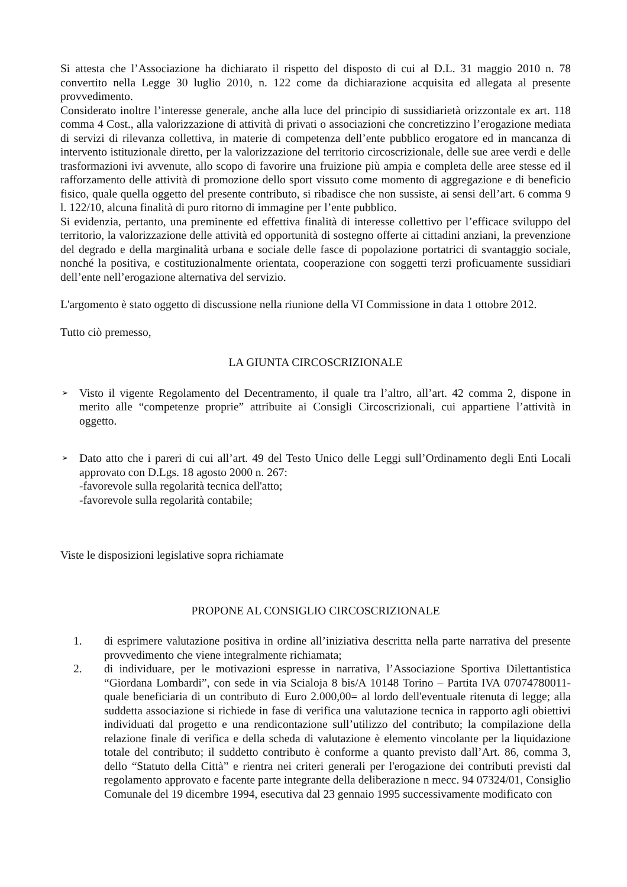Si attesta che l’Associazione ha dichiarato il rispetto del disposto di cui al D.L. 31 maggio 2010 n. 78 convertito nella Legge 30 luglio 2010, n. 122 come da dichiarazione acquisita ed allegata al presente provvedimento.
Considerato inoltre l’interesse generale, anche alla luce del principio di sussidiarietà orizzontale ex art. 118 comma 4 Cost., alla valorizzazione di attività di privati o associazioni che concretizzino l’erogazione mediata di servizi di rilevanza collettiva, in materie di competenza dell’ente pubblico erogatore ed in mancanza di intervento istituzionale diretto, per la valorizzazione del territorio circoscrizionale, delle sue aree verdi e delle trasformazioni ivi avvenute, allo scopo di favorire una fruizione più ampia e completa delle aree stesse ed il rafforzamento delle attività di promozione dello sport vissuto come momento di aggregazione e di beneficio fisico, quale quella oggetto del presente contributo, si ribadisce che non sussiste, ai sensi dell’art. 6 comma 9 l. 122/10, alcuna finalità di puro ritorno di immagine per l’ente pubblico.
Si evidenzia, pertanto, una preminente ed effettiva finalità di interesse collettivo per l’efficace sviluppo del territorio, la valorizzazione delle attività ed opportunità di sostegno offerte ai cittadini anziani, la prevenzione del degrado e della marginalità urbana e sociale delle fasce di popolazione portatrici di svantaggio sociale, nonché la positiva, e costituzionalmente orientata, cooperazione con soggetti terzi proficuamente sussidiari dell’ente nell’erogazione alternativa del servizio.
L'argomento è stato oggetto di discussione nella riunione della VI Commissione in data 1 ottobre 2012.
Tutto ciò premesso,
LA GIUNTA CIRCOSCRIZIONALE
➢
Visto il vigente Regolamento del Decentramento, il quale tra l’altro, all’art. 42 comma 2, dispone in merito alle “competenze proprie” attribuite ai Consigli Circoscrizionali, cui appartiene l’attività in oggetto.
➢
Dato atto che i pareri di cui all’art. 49 del Testo Unico delle Leggi sull’Ordinamento degli Enti Locali approvato con D.Lgs. 18 agosto 2000 n. 267:
-favorevole sulla regolarità tecnica dell'atto;
-favorevole sulla regolarità contabile;
Viste le disposizioni legislative sopra richiamate
PROPONE AL CONSIGLIO CIRCOSCRIZIONALE
1. di esprimere valutazione positiva in ordine all’iniziativa descritta nella parte narrativa del presente provvedimento che viene integralmente richiamata;
2. di individuare, per le motivazioni espresse in narrativa, l’Associazione Sportiva Dilettantistica “Giordana Lombardi”, con sede in via Scialoja 8 bis/A 10148 Torino – Partita IVA 07074780011- quale beneficiaria di un contributo di Euro 2.000,00= al lordo dell'eventuale ritenuta di legge; alla suddetta associazione si richiede in fase di verifica una valutazione tecnica in rapporto agli obiettivi individuati dal progetto e una rendicontazione sull’utilizzo del contributo; la compilazione della relazione finale di verifica e della scheda di valutazione è elemento vincolante per la liquidazione totale del contributo; il suddetto contributo è conforme a quanto previsto dall’Art. 86, comma 3, dello “Statuto della Città” e rientra nei criteri generali per l'erogazione dei contributi previsti dal regolamento approvato e facente parte integrante della deliberazione n mecc. 94 07324/01, Consiglio Comunale del 19 dicembre 1994, esecutiva dal 23 gennaio 1995 successivamente modificato con